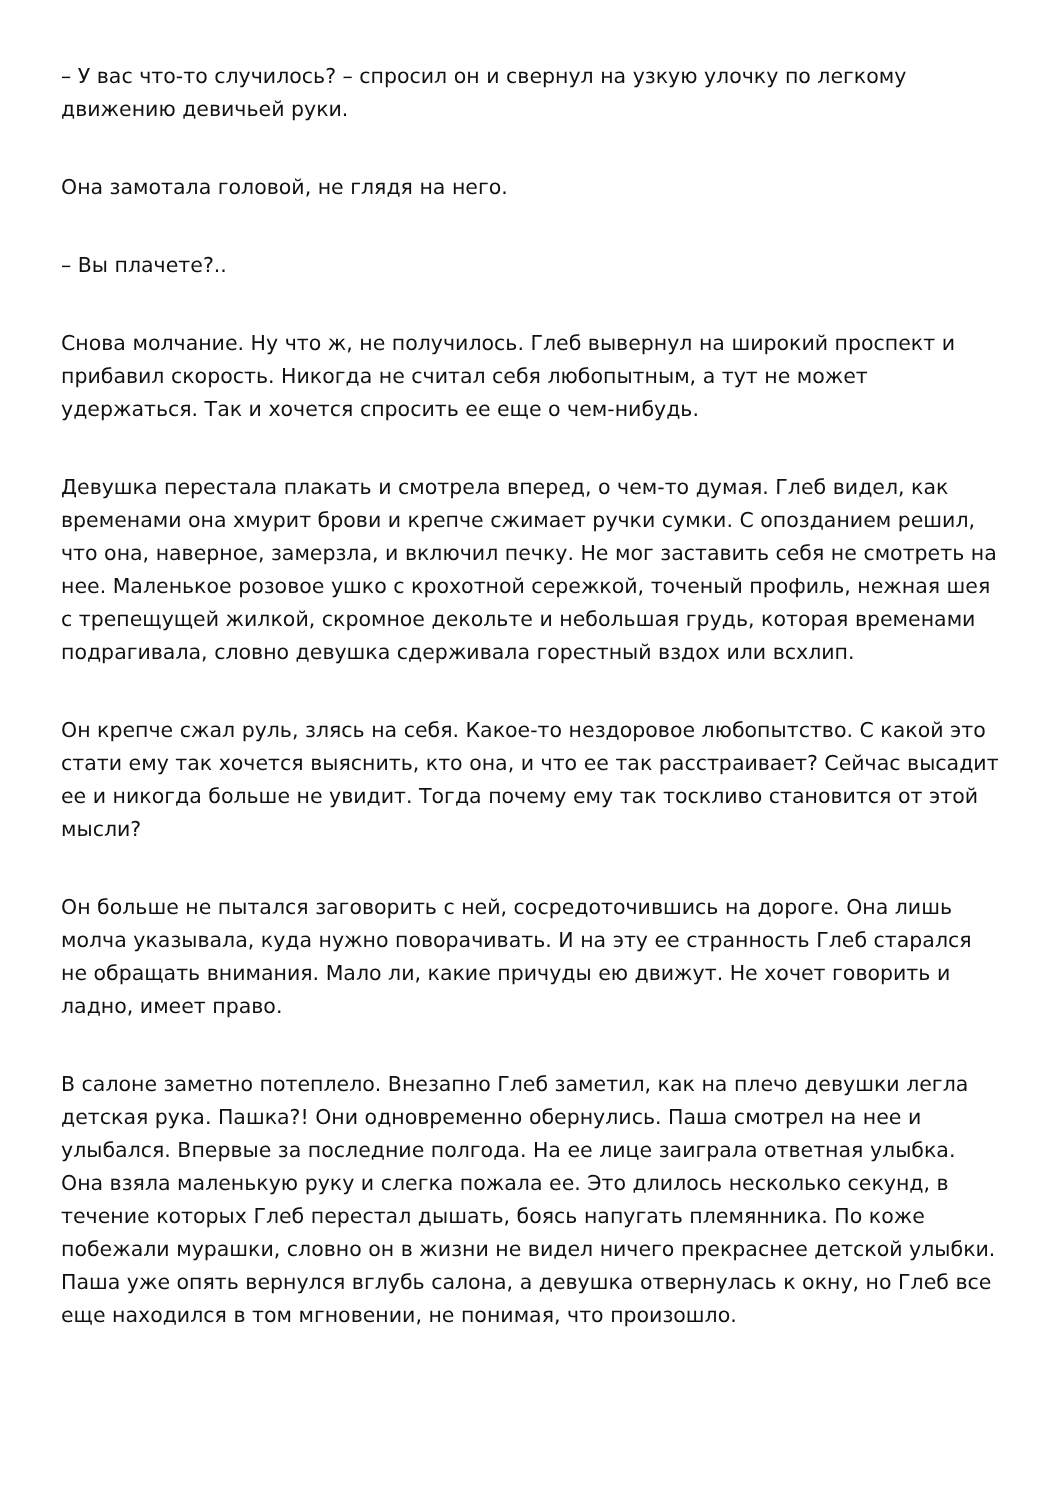– У вас что-то случилось? – спросил он и свернул на узкую улочку по легкому движению девичьей руки.
Она замотала головой, не глядя на него.
– Вы плачете?..
Снова молчание. Ну что ж, не получилось. Глеб вывернул на широкий проспект и прибавил скорость. Никогда не считал себя любопытным, а тут не может удержаться. Так и хочется спросить ее еще о чем-нибудь.
Девушка перестала плакать и смотрела вперед, о чем-то думая. Глеб видел, как временами она хмурит брови и крепче сжимает ручки сумки. С опозданием решил, что она, наверное, замерзла, и включил печку. Не мог заставить себя не смотреть на нее. Маленькое розовое ушко с крохотной сережкой, точеный профиль, нежная шея с трепещущей жилкой, скромное декольте и небольшая грудь, которая временами подрагивала, словно девушка сдерживала горестный вздох или всхлип.
Он крепче сжал руль, злясь на себя. Какое-то нездоровое любопытство. С какой это стати ему так хочется выяснить, кто она, и что ее так расстраивает? Сейчас высадит ее и никогда больше не увидит. Тогда почему ему так тоскливо становится от этой мысли?
Он больше не пытался заговорить с ней, сосредоточившись на дороге. Она лишь молча указывала, куда нужно поворачивать. И на эту ее странность Глеб старался не обращать внимания. Мало ли, какие причуды ею движут. Не хочет говорить и ладно, имеет право.
В салоне заметно потеплело. Внезапно Глеб заметил, как на плечо девушки легла детская рука. Пашка?! Они одновременно обернулись. Паша смотрел на нее и улыбался. Впервые за последние полгода. На ее лице заиграла ответная улыбка. Она взяла маленькую руку и слегка пожала ее. Это длилось несколько секунд, в течение которых Глеб перестал дышать, боясь напугать племянника. По коже побежали мурашки, словно он в жизни не видел ничего прекраснее детской улыбки. Паша уже опять вернулся вглубь салона, а девушка отвернулась к окну, но Глеб все еще находился в том мгновении, не понимая, что произошло.